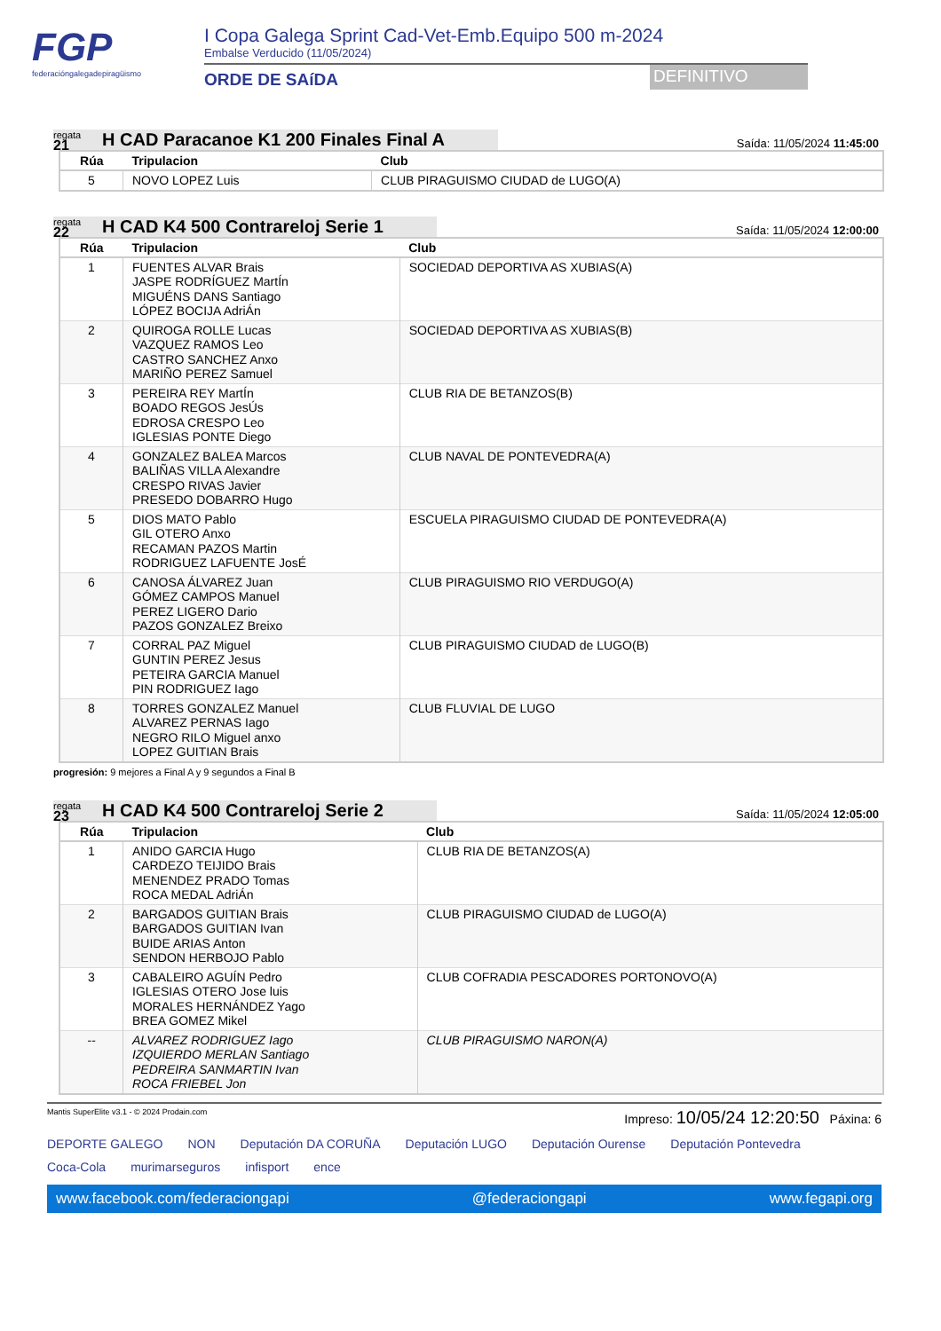FGP
federacióngalegadepiragüismo
I Copa Galega Sprint Cad-Vet-Emb.Equipo 500 m-2024
Embalse Verducido (11/05/2024)
ORDE DE SAíDA
DEFINITIVO
regata
21
H CAD Paracanoe K1 200 Finales Final A
Saída: 11/05/2024 11:45:00
| Rúa | Tripulacion | Club |
| --- | --- | --- |
| 5 | NOVO LOPEZ Luis | CLUB PIRAGUISMO CIUDAD de LUGO(A) |
regata
22
H CAD K4 500 Contrareloj Serie 1
Saída: 11/05/2024 12:00:00
| Rúa | Tripulacion | Club |
| --- | --- | --- |
| 1 | FUENTES ALVAR Brais JASPE RODRÍGUEZ MartÍn MIGUÉNS DANS Santiago LÓPEZ BOCIJA AdriÁn | SOCIEDAD DEPORTIVA AS XUBIAS(A) |
| 2 | QUIROGA ROLLE Lucas VAZQUEZ RAMOS Leo CASTRO SANCHEZ Anxo MARIÑO PEREZ Samuel | SOCIEDAD DEPORTIVA AS XUBIAS(B) |
| 3 | PEREIRA REY MartÍn BOADO REGOS JesÚs EDROSA CRESPO Leo IGLESIAS PONTE Diego | CLUB RIA DE BETANZOS(B) |
| 4 | GONZALEZ BALEA Marcos BALIÑAS VILLA Alexandre CRESPO RIVAS Javier PRESEDO DOBARRO Hugo | CLUB NAVAL DE PONTEVEDRA(A) |
| 5 | DIOS MATO Pablo GIL OTERO Anxo RECAMAN PAZOS Martin RODRIGUEZ LAFUENTE JosÉ | ESCUELA PIRAGUISMO CIUDAD DE PONTEVEDRA(A) |
| 6 | CANOSA ÁLVAREZ Juan GÓMEZ CAMPOS Manuel PEREZ LIGERO Dario PAZOS GONZALEZ Breixo | CLUB PIRAGUISMO RIO VERDUGO(A) |
| 7 | CORRAL PAZ Miguel GUNTIN PEREZ Jesus PETEIRA GARCIA Manuel PIN RODRIGUEZ Iago | CLUB PIRAGUISMO CIUDAD de LUGO(B) |
| 8 | TORRES GONZALEZ Manuel ALVAREZ PERNAS Iago NEGRO RILO Miguel anxo LOPEZ GUITIAN Brais | CLUB FLUVIAL DE LUGO |
progresión: 9 mejores a Final A y 9 segundos a Final B
regata
23
H CAD K4 500 Contrareloj Serie 2
Saída: 11/05/2024 12:05:00
| Rúa | Tripulacion | Club |
| --- | --- | --- |
| 1 | ANIDO GARCIA Hugo CARDEZO TEIJIDO Brais MENENDEZ PRADO Tomas ROCA MEDAL AdriÁn | CLUB RIA DE BETANZOS(A) |
| 2 | BARGADOS GUITIAN Brais BARGADOS GUITIAN Ivan BUIDE ARIAS Anton SENDON HERBOJO Pablo | CLUB PIRAGUISMO CIUDAD de LUGO(A) |
| 3 | CABALEIRO AGUÍN Pedro IGLESIAS OTERO Jose luis MORALES HERNÁNDEZ Yago BREA GOMEZ Mikel | CLUB COFRADIA PESCADORES PORTONOVO(A) |
| -- | ALVAREZ RODRIGUEZ Iago IZQUIERDO MERLAN Santiago PEDREIRA SANMARTIN Ivan ROCA FRIEBEL Jon | CLUB PIRAGUISMO NARON(A) |
Mantis SuperElite v3.1 - © 2024 Prodain.com Impreso: 10/05/24 12:20:50 Páxina: 6
DEPORTE GALEGO NON Deputación DA CORUÑA Deputación LUGO Deputación Ourense Deputación Pontevedra Coca-Cola murimarseguros infisport ence
www.facebook.com/federaciongapi @federaciongapi www.fegapi.org